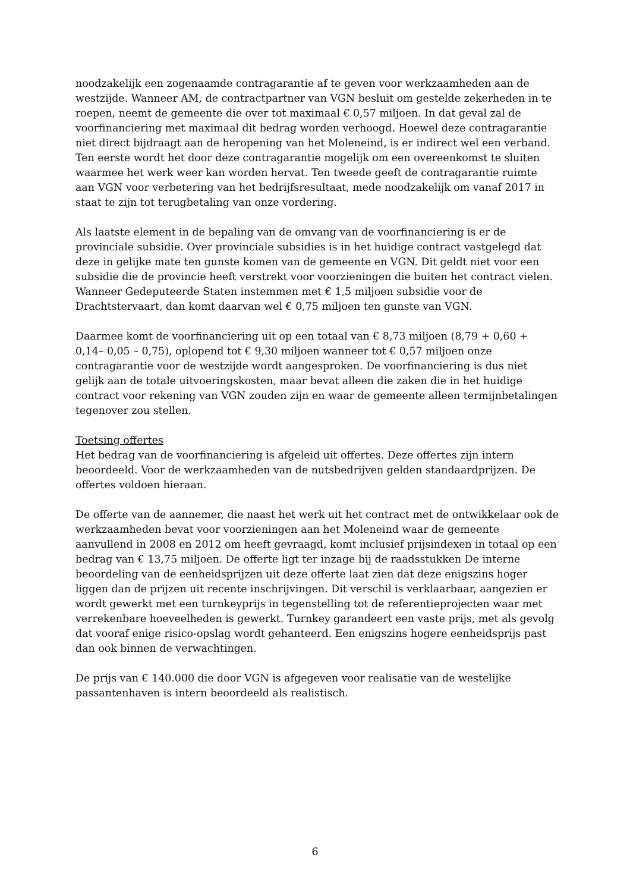noodzakelijk een zogenaamde contragarantie af te geven voor werkzaamheden aan de westzijde. Wanneer AM, de contractpartner van VGN besluit om gestelde zekerheden in te roepen, neemt de gemeente die over tot maximaal € 0,57 miljoen. In dat geval zal de voorfinanciering met maximaal dit bedrag worden verhoogd. Hoewel deze contragarantie niet direct bijdraagt aan de heropening van het Moleneind, is er indirect wel een verband. Ten eerste wordt het door deze contragarantie mogelijk om een overeenkomst te sluiten waarmee het werk weer kan worden hervat. Ten tweede geeft de contragarantie ruimte aan VGN voor verbetering van het bedrijfsresultaat, mede noodzakelijk om vanaf 2017 in staat te zijn tot terugbetaling van onze vordering.
Als laatste element in de bepaling van de omvang van de voorfinanciering is er de provinciale subsidie. Over provinciale subsidies is in het huidige contract vastgelegd dat deze in gelijke mate ten gunste komen van de gemeente en VGN. Dit geldt niet voor een subsidie die de provincie heeft verstrekt voor voorzieningen die buiten het contract vielen. Wanneer Gedeputeerde Staten instemmen met € 1,5 miljoen subsidie voor de Drachtstervaart, dan komt daarvan wel € 0,75 miljoen ten gunste van VGN.
Daarmee komt de voorfinanciering uit op een totaal van € 8,73 miljoen (8,79 + 0,60 + 0,14– 0,05 – 0,75), oplopend tot € 9,30 miljoen wanneer tot € 0,57 miljoen onze contragarantie voor de westzijde wordt aangesproken. De voorfinanciering is dus niet gelijk aan de totale uitvoeringskosten, maar bevat alleen die zaken die in het huidige contract voor rekening van VGN zouden zijn en waar de gemeente alleen termijnbetalingen tegenover zou stellen.
Toetsing offertes
Het bedrag van de voorfinanciering is afgeleid uit offertes. Deze offertes zijn intern beoordeeld. Voor de werkzaamheden van de nutsbedrijven gelden standaardprijzen. De offertes voldoen hieraan.
De offerte van de aannemer, die naast het werk uit het contract met de ontwikkelaar ook de werkzaamheden bevat voor voorzieningen aan het Moleneind waar de gemeente aanvullend in 2008 en 2012 om heeft gevraagd, komt inclusief prijsindexen in totaal op een bedrag van € 13,75 miljoen. De offerte ligt ter inzage bij de raadsstukken De interne beoordeling van de eenheidsprijzen uit deze offerte laat zien dat deze enigszins hoger liggen dan de prijzen uit recente inschrijvingen. Dit verschil is verklaarbaar, aangezien er wordt gewerkt met een turnkeyprijs in tegenstelling tot de referentieprojecten waar met verrekenbare hoeveelheden is gewerkt. Turnkey garandeert een vaste prijs, met als gevolg dat vooraf enige risico-opslag wordt gehanteerd. Een enigszins hogere eenheidsprijs past dan ook binnen de verwachtingen.
De prijs van € 140.000 die door VGN is afgegeven voor realisatie van de westelijke passantenhaven is intern beoordeeld als realistisch.
6